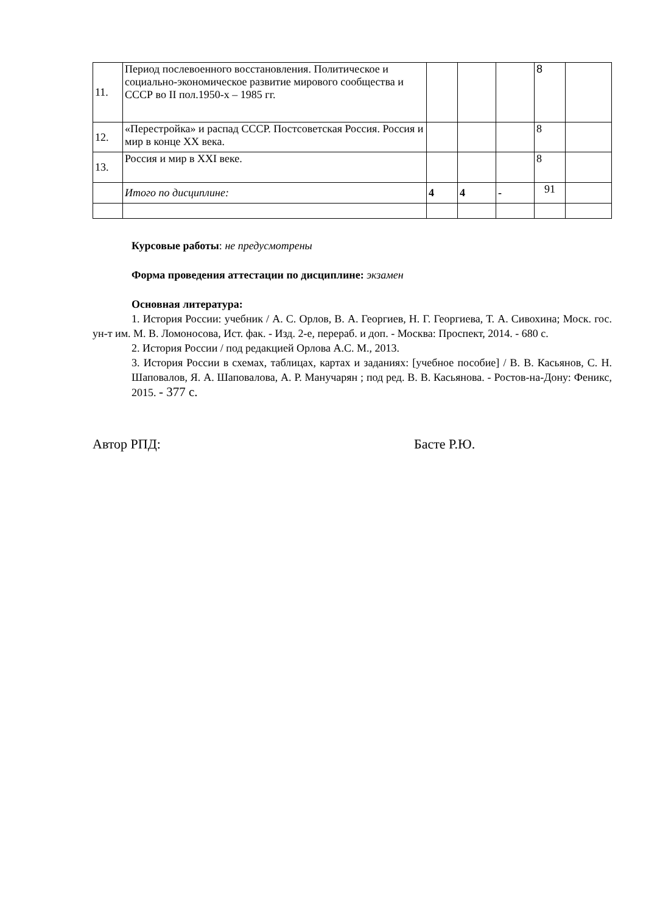| 11. | Период послевоенного восстановления. Политическое и социально-экономическое развитие мирового сообщества и СССР во II пол.1950-х – 1985 гг. | | | | 8 | |
| 12. | «Перестройка» и распад СССР. Постсоветская Россия. Россия и мир в конце XX века. | | | | 8 | |
| 13. | Россия и мир в XXI веке. | | | | 8 | |
| | Итого по дисциплине: | 4 | 4 | - | 91 | |
Курсовые работы: не предусмотрены
Форма проведения аттестации по дисциплине: экзамен
Основная литература:
1. История России: учебник / А. С. Орлов, В. А. Георгиев, Н. Г. Георгиева, Т. А. Сивохина; Моск. гос. ун-т им. М. В. Ломоносова, Ист. фак. - Изд. 2-е, перераб. и доп. - Москва: Проспект, 2014. - 680 с.
2. История России / под редакцией Орлова А.С. М., 2013.
3. История России в схемах, таблицах, картах и заданиях: [учебное пособие] / В. В. Касьянов, С. Н. Шаповалов, Я. А. Шаповалова, А. Р. Манучарян ; под ред. В. В. Касьянова. - Ростов-на-Дону: Феникс, 2015. - 377 с.
Автор РПД: Басте Р.Ю.